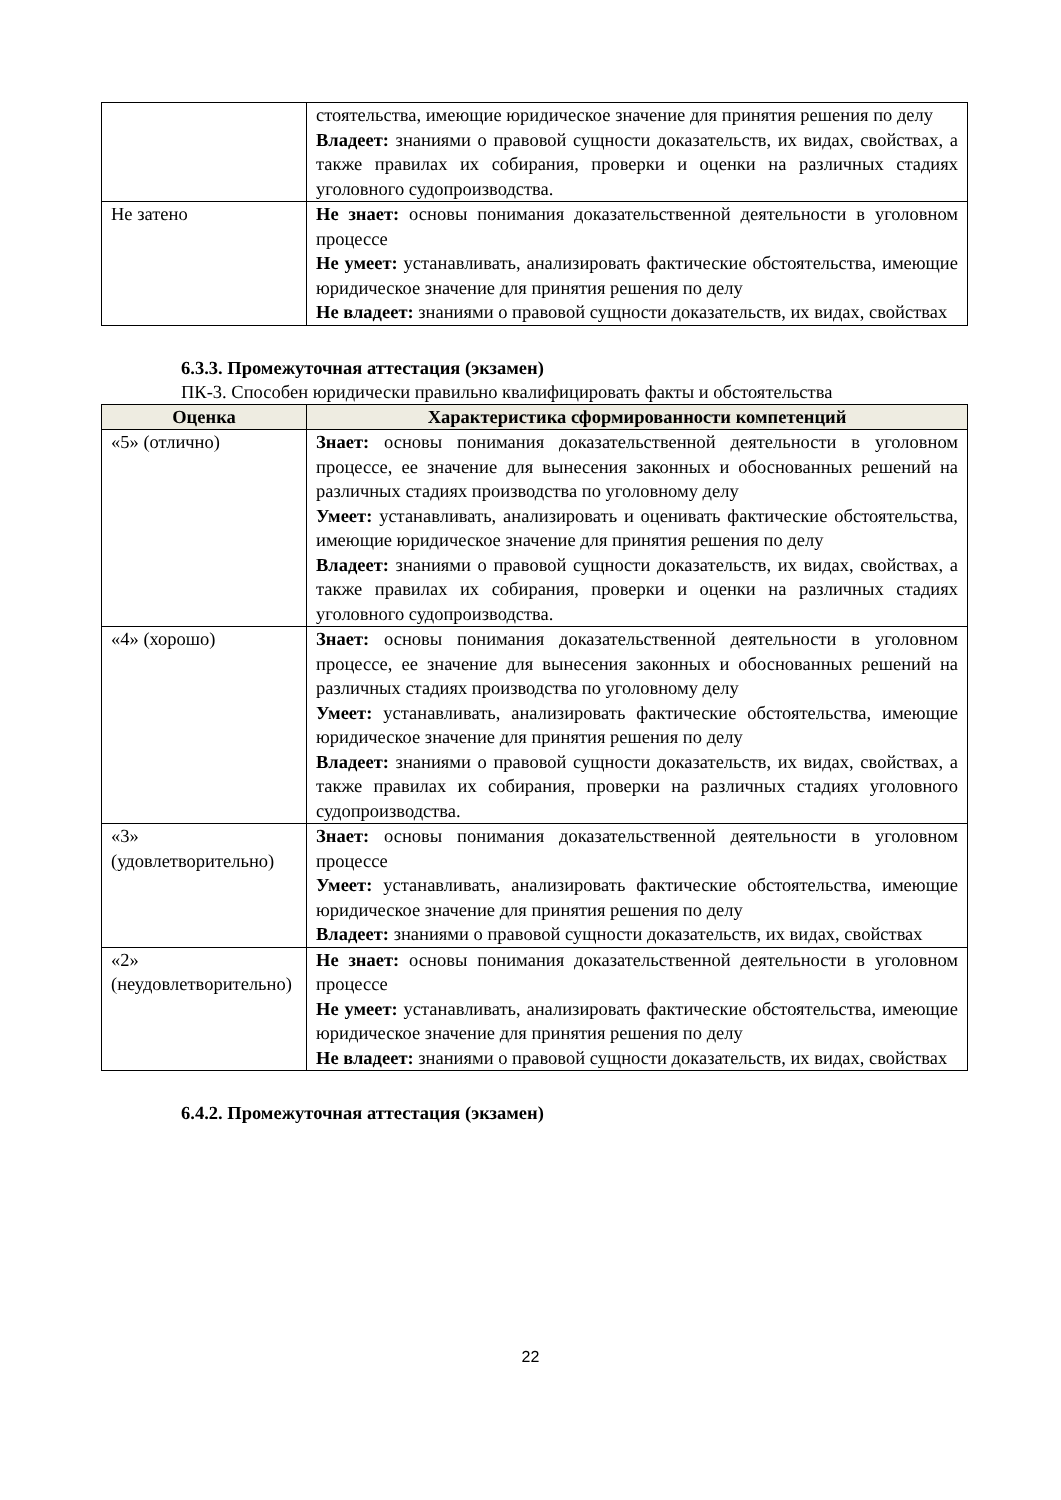| | стоятельства, имеющие юридическое значение для принятия решения по делу Владеет: знаниями о правовой сущности доказательств, их видах, свойствах, а также правилах их собирания, проверки и оценки на различных стадиях уголовного судопроизводства. |
| Не затено | Не знает: основы понимания доказательственной деятельности в уголовном процессе Не умеет: устанавливать, анализировать фактические обстоятельства, имеющие юридическое значение для принятия решения по делу Не владеет: знаниями о правовой сущности доказательств, их видах, свойствах |
6.3.3. Промежуточная аттестация (экзамен)
ПК-3. Способен юридически правильно квалифицировать факты и обстоятельства
| Оценка | Характеристика сформированности компетенций |
| --- | --- |
| «5» (отлично) | Знает: основы понимания доказательственной деятельности в уголовном процессе, ее значение для вынесения законных и обоснованных решений на различных стадиях производства по уголовному делу Умеет: устанавливать, анализировать и оценивать фактические обстоятельства, имеющие юридическое значение для принятия решения по делу Владеет: знаниями о правовой сущности доказательств, их видах, свойствах, а также правилах их собирания, проверки и оценки на различных стадиях уголовного судопроизводства. |
| «4» (хорошо) | Знает: основы понимания доказательственной деятельности в уголовном процессе, ее значение для вынесения законных и обоснованных решений на различных стадиях производства по уголовному делу Умеет: устанавливать, анализировать фактические обстоятельства, имеющие юридическое значение для принятия решения по делу Владеет: знаниями о правовой сущности доказательств, их видах, свойствах, а также правилах их собирания, проверки на различных стадиях уголовного судопроизводства. |
| «3» (удовлетворительно) | Знает: основы понимания доказательственной деятельности в уголовном процессе Умеет: устанавливать, анализировать фактические обстоятельства, имеющие юридическое значение для принятия решения по делу Владеет: знаниями о правовой сущности доказательств, их видах, свойствах |
| «2» (неудовлетворительно) | Не знает: основы понимания доказательственной деятельности в уголовном процессе Не умеет: устанавливать, анализировать фактические обстоятельства, имеющие юридическое значение для принятия решения по делу Не владеет: знаниями о правовой сущности доказательств, их видах, свойствах |
6.4.2. Промежуточная аттестация (экзамен)
22